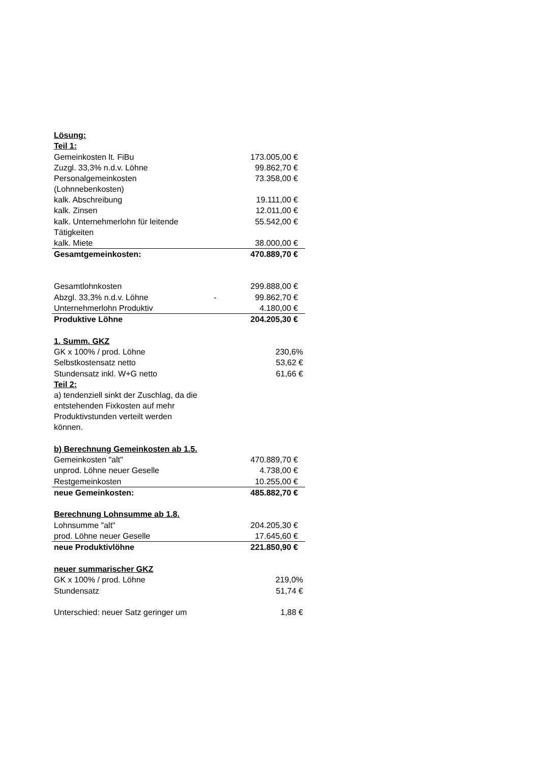| Lösung: | | |
| Teil 1: | | |
| Gemeinkosten lt. FiBu | | 173.005,00 € |
| Zuzgl. 33,3% n.d.v. Löhne | | 99.862,70 € |
| Personalgemeinkosten (Lohnnebenkosten) | | 73.358,00 € |
| kalk. Abschreibung | | 19.111,00 € |
| kalk. Zinsen | | 12.011,00 € |
| kalk. Unternehmerlohn für leitende Tätigkeiten | | 55.542,00 € |
| kalk. Miete | | 38.000,00 € |
| Gesamtgemeinkosten: | | 470.889,70 € |
| Gesamtlohnkosten | | 299.888,00 € |
| Abzgl. 33,3% n.d.v. Löhne | - | 99.862,70 € |
| Unternehmerlohn Produktiv | | 4.180,00 € |
| Produktive Löhne | | 204.205,30 € |
| 1. Summ. GKZ | | |
| GK x 100% / prod. Löhne | | 230,6% |
| Selbstkostensatz netto | | 53,62 € |
| Stundensatz inkl. W+G netto | | 61,66 € |
| Teil 2: | | |
| a) tendenziell sinkt der Zuschlag, da die entstehenden Fixkosten auf mehr Produktivstunden verteilt werden können. | | |
| b) Berechnung Gemeinkosten ab 1.5. | | |
| Gemeinkosten "alt" | | 470.889,70 € |
| unprod. Löhne neuer Geselle | | 4.738,00 € |
| Restgemeinkosten | | 10.255,00 € |
| neue Gemeinkosten: | | 485.882,70 € |
| Berechnung Lohnsumme ab 1.8. | | |
| Lohnsumme "alt" | | 204.205,30 € |
| prod. Löhne neuer Geselle | | 17.645,60 € |
| neue Produktivlöhne | | 221.850,90 € |
| neuer summarischer GKZ | | |
| GK x 100% / prod. Löhne | | 219,0% |
| Stundensatz | | 51,74 € |
| Unterschied: neuer Satz geringer um | | 1,88 € |